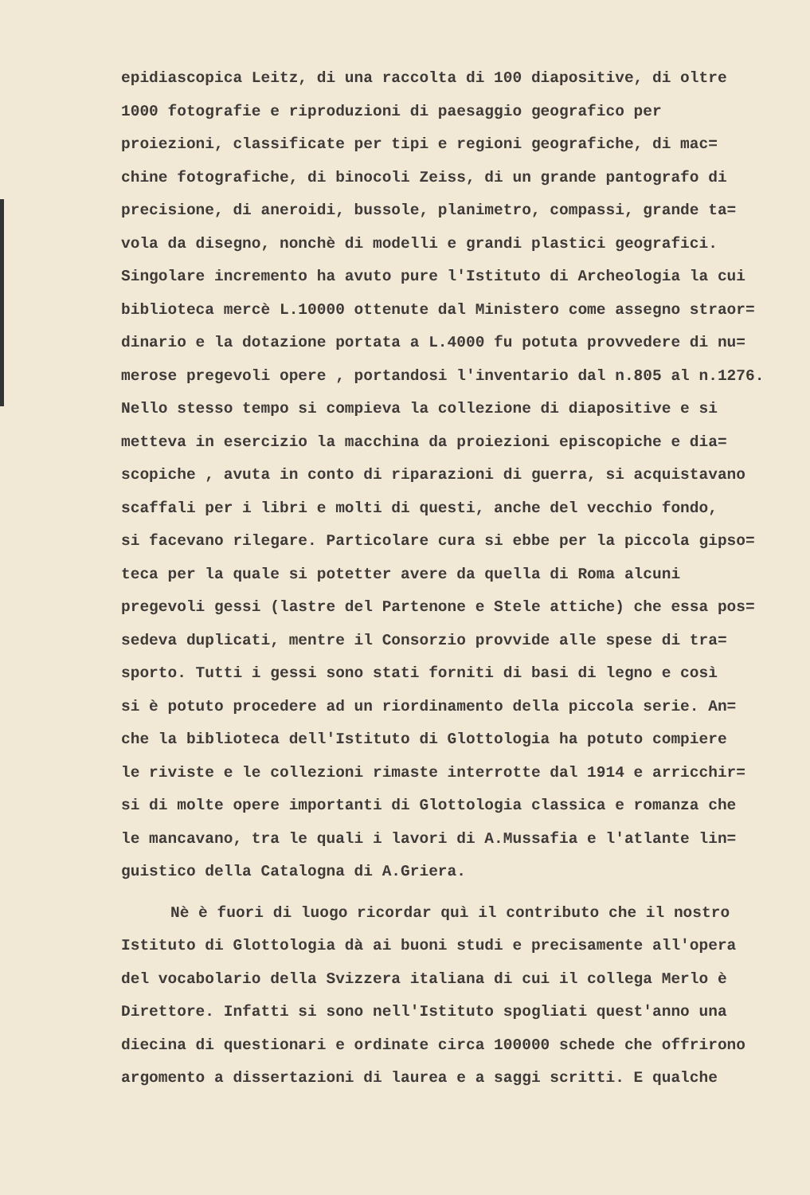epidiascopica Leitz, di una raccolta di 100 diapositive, di oltre
1000 fotografie e riproduzioni di paesaggio geografico per
proiezioni, classificate per tipi e regioni geografiche, di mac=
chine fotografiche, di binocoli Zeiss, di un grande pantografo di
precisione, di aneroidi, bussole, planimetro, compassi, grande ta=
vola da disegno, nonchè di modelli e grandi plastici geografici.
Singolare incremento ha avuto pure l'Istituto di Archeologia la cui
biblioteca mercè L.10000 ottenute dal Ministero come assegno straor=
dinario e la dotazione portata a L.4000 fu potuta provvedere di nu=
merose pregevoli opere , portandosi l'inventario dal n.805 al n.1276.
Nello stesso tempo si compieva la collezione di diapositive e si
metteva in esercizio la macchina da proiezioni episcopiche e dia=
scopiche , avuta in conto di riparazioni di guerra, si acquistavano
scaffali per i libri e molti di questi, anche del vecchio fondo,
si facevano rilegare. Particolare cura si ebbe per la piccola gipso=
teca per la quale si potetter avere da quella di Roma alcuni
pregevoli gessi (lastre del Partenone e Stele attiche) che essa pos=
sedeva duplicati, mentre il Consorzio provvide alle spese di tra=
sporto. Tutti i gessi sono stati forniti di basi di legno e così
si è potuto procedere ad un riordinamento della piccola serie. An=
che la biblioteca dell'Istituto di Glottologia ha potuto compiere
le riviste e le collezioni rimaste interrotte dal 1914 e arricchir=
si di molte opere importanti di Glottologia classica e romanza che
le mancavano, tra le quali i lavori di A.Mussafia e l'atlante lin=
guistico della Catalogna di A.Griera.
Nè è fuori di luogo ricordar quì il contributo che il nostro
Istituto di Glottologia dà ai buoni studi e precisamente all'opera
del vocabolario della Svizzera italiana di cui il collega Merlo è
Direttore. Infatti si sono nell'Istituto spogliati quest'anno una
diecina di questionari e ordinate circa 100000 schede che offrirono
argomento a dissertazioni di laurea e a saggi scritti. E qualche